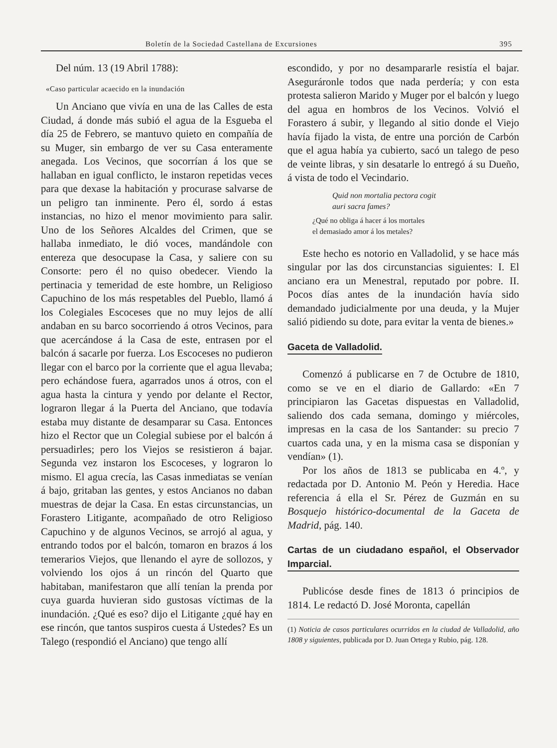Boletín de la Sociedad Castellana de Excursiones 395
Del núm. 13 (19 Abril 1788):
«Caso particular acaecido en la inundación
Un Anciano que vivía en una de las Calles de esta Ciudad, á donde más subió el agua de la Esgueba el día 25 de Febrero, se mantuvo quieto en compañía de su Muger, sin embargo de ver su Casa enteramente anegada. Los Vecinos, que socorrían á los que se hallaban en igual conflicto, le instaron repetidas veces para que dexase la habitación y procurase salvarse de un peligro tan inminente. Pero él, sordo á estas instancias, no hizo el menor movimiento para salir. Uno de los Señores Alcaldes del Crimen, que se hallaba inmediato, le dió voces, mandándole con entereza que desocupase la Casa, y saliere con su Consorte: pero él no quiso obedecer. Viendo la pertinacia y temeridad de este hombre, un Religioso Capuchino de los más respetables del Pueblo, llamó á los Colegiales Escoceses que no muy lejos de allí andaban en su barco socorriendo á otros Vecinos, para que acercándose á la Casa de este, entrasen por el balcón á sacarle por fuerza. Los Escoceses no pudieron llegar con el barco por la corriente que el agua llevaba; pero echándose fuera, agarrados unos á otros, con el agua hasta la cintura y yendo por delante el Rector, lograron llegar á la Puerta del Anciano, que todavía estaba muy distante de desamparar su Casa. Entonces hizo el Rector que un Colegial subiese por el balcón á persuadirles; pero los Viejos se resistieron á bajar. Segunda vez instaron los Escoceses, y lograron lo mismo. El agua crecía, las Casas inmediatas se venían á bajo, gritaban las gentes, y estos Ancianos no daban muestras de dejar la Casa. En estas circunstancias, un Forastero Litigante, acompañado de otro Religioso Capuchino y de algunos Vecinos, se arrojó al agua, y entrando todos por el balcón, tomaron en brazos á los temerarios Viejos, que llenando el ayre de sollozos, y volviendo los ojos á un rincón del Quarto que habitaban, manifestaron que allí tenían la prenda por cuya guarda huvieran sido gustosas víctimas de la inundación. ¿Qué es eso? dijo el Litigante ¿qué hay en ese rincón, que tantos suspiros cuesta á Ustedes? Es un Talego (respondió el Anciano) que tengo allí
escondido, y por no desampararle resistía el bajar. Aseguráronle todos que nada perdería; y con esta protesta salieron Marido y Muger por el balcón y luego del agua en hombros de los Vecinos. Volvió el Forastero á subir, y llegando al sitio donde el Viejo havía fijado la vista, de entre una porción de Carbón que el agua había ya cubierto, sacó un talego de peso de veinte libras, y sin desatarle lo entregó á su Dueño, á vista de todo el Vecindario.
Quid non mortalia pectora cogit
auri sacra fames?
¿Qué no obliga á hacer á los mortales
el demasiado amor á los metales?
Este hecho es notorio en Valladolid, y se hace más singular por las dos circunstancias siguientes: I. El anciano era un Menestral, reputado por pobre. II. Pocos días antes de la inundación havía sido demandado judicialmente por una deuda, y la Mujer salió pidiendo su dote, para evitar la venta de bienes.»
Gaceta de Valladolid.
Comenzó á publicarse en 7 de Octubre de 1810, como se ve en el diario de Gallardo: «En 7 principiaron las Gacetas dispuestas en Valladolid, saliendo dos cada semana, domingo y miércoles, impresas en la casa de los Santander: su precio 7 cuartos cada una, y en la misma casa se disponían y vendían» (1).
Por los años de 1813 se publicaba en 4.º, y redactada por D. Antonio M. Peón y Heredia. Hace referencia á ella el Sr. Pérez de Guzmán en su Bosquejo histórico-documental de la Gaceta de Madrid, pág. 140.
Cartas de un ciudadano español, el Observador Imparcial.
Publicóse desde fines de 1813 ó principios de 1814. Le redactó D. José Moronta, capellán
(1) Noticia de casos particulares ocurridos en la ciudad de Valladolid, año 1808 y siguientes, publicada por D. Juan Ortega y Rubio, pág. 128.